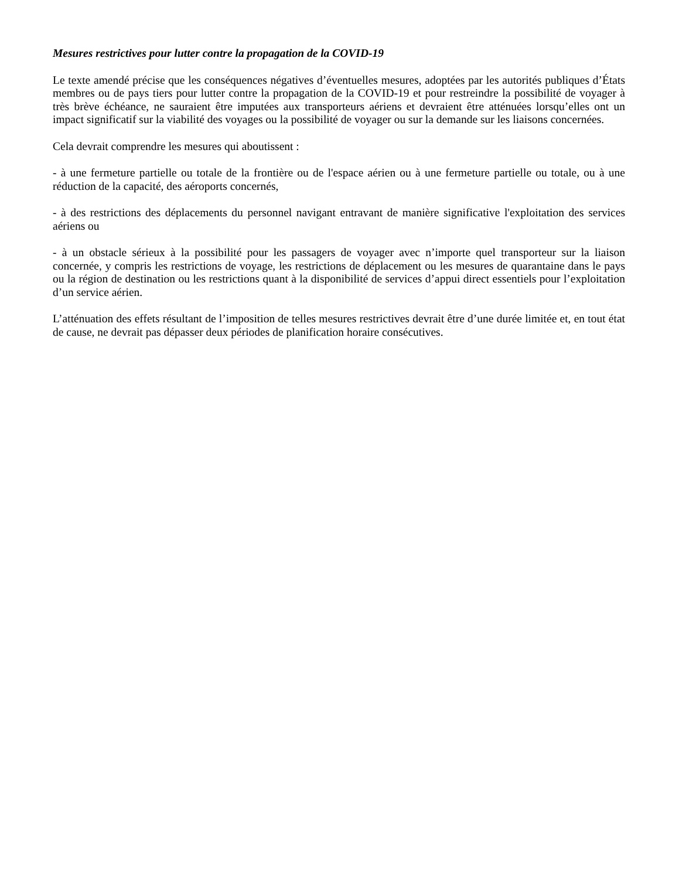Mesures restrictives pour lutter contre la propagation de la COVID-19
Le texte amendé précise que les conséquences négatives d’éventuelles mesures, adoptées par les autorités publiques d’États membres ou de pays tiers pour lutter contre la propagation de la COVID-19 et pour restreindre la possibilité de voyager à très brève échéance, ne sauraient être imputées aux transporteurs aériens et devraient être atténuées lorsqu’elles ont un impact significatif sur la viabilité des voyages ou la possibilité de voyager ou sur la demande sur les liaisons concernées.
Cela devrait comprendre les mesures qui aboutissent :
- à une fermeture partielle ou totale de la frontière ou de l'espace aérien ou à une fermeture partielle ou totale, ou à une réduction de la capacité, des aéroports concernés,
- à des restrictions des déplacements du personnel navigant entravant de manière significative l'exploitation des services aériens ou
- à un obstacle sérieux à la possibilité pour les passagers de voyager avec n’importe quel transporteur sur la liaison concernée, y compris les restrictions de voyage, les restrictions de déplacement ou les mesures de quarantaine dans le pays ou la région de destination ou les restrictions quant à la disponibilité de services d’appui direct essentiels pour l’exploitation d’un service aérien.
L’atténuation des effets résultant de l’imposition de telles mesures restrictives devrait être d’une durée limitée et, en tout état de cause, ne devrait pas dépasser deux périodes de planification horaire consécutives.